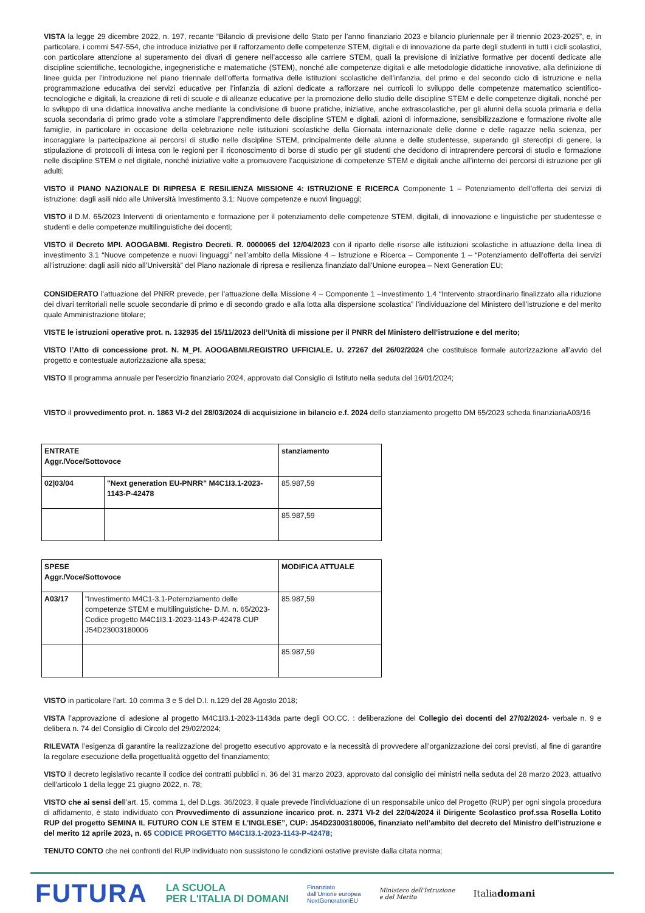VISTA la legge 29 dicembre 2022, n. 197, recante “Bilancio di previsione dello Stato per l’anno finanziario 2023 e bilancio pluriennale per il triennio 2023-2025”, e, in particolare, i commi 547-554, che introduce iniziative per il rafforzamento delle competenze STEM, digitali e di innovazione da parte degli studenti in tutti i cicli scolastici, con particolare attenzione al superamento dei divari di genere nell’accesso alle carriere STEM, quali la previsione di iniziative formative per docenti dedicate alle discipline scientifiche, tecnologiche, ingegneristiche e matematiche (STEM), nonché alle competenze digitali e alle metodologie didattiche innovative, alla definizione di linee guida per l’introduzione nel piano triennale dell’offerta formativa delle istituzioni scolastiche dell’infanzia, del primo e del secondo ciclo di istruzione e nella programmazione educativa dei servizi educative per l’infanzia di azioni dedicate a rafforzare nei curricoli lo sviluppo delle competenze matematico scientifico-tecnologiche e digitali, la creazione di reti di scuole e di alleanze educative per la promozione dello studio delle discipline STEM e delle competenze digitali, nonché per lo sviluppo di una didattica innovativa anche mediante la condivisione di buone pratiche, iniziative, anche extrascolastiche, per gli alunni della scuola primaria e della scuola secondaria di primo grado volte a stimolare l’apprendimento delle discipline STEM e digitali, azioni di informazione, sensibilizzazione e formazione rivolte alle famiglie, in particolare in occasione della celebrazione nelle istituzioni scolastiche della Giornata internazionale delle donne e delle ragazze nella scienza, per incoraggiare la partecipazione ai percorsi di studio nelle discipline STEM, principalmente delle alunne e delle studentesse, superando gli stereotipi di genere, la stipulazione di protocolli di intesa con le regioni per il riconoscimento di borse di studio per gli studenti che decidono di intraprendere percorsi di studio e formazione nelle discipline STEM e nel digitale, nonché iniziative volte a promuovere l’acquisizione di competenze STEM e digitali anche all’interno dei percorsi di istruzione per gli adulti;
VISTO il PIANO NAZIONALE DI RIPRESA E RESILIENZA MISSIONE 4: ISTRUZIONE E RICERCA Componente 1 – Potenziamento dell’offerta dei servizi di istruzione: dagli asili nido alle Università Investimento 3.1: Nuove competenze e nuovi linguaggi;
VISTO il D.M. 65/2023 Interventi di orientamento e formazione per il potenziamento delle competenze STEM, digitali, di innovazione e linguistiche per studentesse e studenti e delle competenze multilinguistiche dei docenti;
VISTO il Decreto MPI. AOOGABMI. Registro Decreti. R. 0000065 del 12/04/2023 con il riparto delle risorse alle istituzioni scolastiche in attuazione della linea di investimento 3.1 “Nuove competenze e nuovi linguaggi” nell’ambito della Missione 4 – Istruzione e Ricerca – Componente 1 – “Potenziamento dell’offerta dei servizi all’istruzione: dagli asili nido all’Università” del Piano nazionale di ripresa e resilienza finanziato dall’Unione europea – Next Generation EU;
CONSIDERATO l’attuazione del PNRR prevede, per l’attuazione della Missione 4 – Componente 1 –Investimento 1.4 “Intervento straordinario finalizzato alla riduzione dei divari territoriali nelle scuole secondarie di primo e di secondo grado e alla lotta alla dispersione scolastica” l’individuazione del Ministero dell’istruzione e del merito quale Amministrazione titolare;
VISTE le istruzioni operative prot. n. 132935 del 15/11/2023 dell’Unità di missione per il PNRR del Ministero dell’istruzione e del merito;
VISTO l’Atto di concessione prot. N. M_PI. AOOGABMI.REGISTRO UFFICIALE. U. 27267 del 26/02/2024 che costituisce formale autorizzazione all’avvio del progetto e contestuale autorizzazione alla spesa;
VISTO Il programma annuale per l'esercizio finanziario 2024, approvato dal Consiglio di Istituto nella seduta del 16/01/2024;
VISTO il provvedimento prot. n. 1863 VI-2 del 28/03/2024 di acquisizione in bilancio e.f. 2024 dello stanziamento progetto DM 65/2023 scheda finanziariaA03/16
| ENTRATE Aggr./Voce/Sottovoce | | stanziamento |
| 02/03/04 | "Next generation EU-PNRR" M4C1I3.1-2023-1143-P-42478 | 85.987,59 |
| | | 85.987,59 |
| SPESE Aggr./Voce/Sottovoce | | MODIFICA ATTUALE |
| A03/17 | "Investimento M4C1-3.1-Poternziamento delle competenze STEM e multilinguistiche- D.M. n. 65/2023- Codice progetto M4C1I3.1-2023-1143-P-42478 CUP J54D23003180006 | 85.987,59 |
| | | 85.987,59 |
VISTO in particolare l'art. 10 comma 3 e 5 del D.I. n.129 del 28 Agosto 2018;
VISTA l’approvazione di adesione al progetto M4C1I3.1-2023-1143da parte degli OO.CC. : deliberazione del Collegio dei docenti del 27/02/2024- verbale n. 9 e delibera n. 74 del Consiglio di Circolo del 29/02/2024;
RILEVATA l’esigenza di garantire la realizzazione del progetto esecutivo approvato e la necessità di provvedere all’organizzazione dei corsi previsti, al fine di garantire la regolare esecuzione della progettualità oggetto del finanziamento;
VISTO il decreto legislativo recante il codice dei contratti pubblici n. 36 del 31 marzo 2023, approvato dal consiglio dei ministri nella seduta del 28 marzo 2023, attuativo dell’articolo 1 della legge 21 giugno 2022, n. 78;
VISTO che ai sensi dell’art. 15, comma 1, del D.Lgs. 36/2023, il quale prevede l’individuazione di un responsabile unico del Progetto (RUP) per ogni singola procedura di affidamento, è stato individuato con Provvedimento di assunzione incarico prot. n. 2371 VI-2 del 22/04/2024 il Dirigente Scolastico prof.ssa Rosella Lotito RUP del progetto SEMINA IL FUTURO CON LE STEM E L'INGLESE”, CUP: J54D23003180006, finanziato nell’ambito del decreto del Ministro dell’istruzione e del merito 12 aprile 2023, n. 65 CODICE PROGETTO M4C1I3.1-2023-1143-P-42478;
TENUTO CONTO che nei confronti del RUP individuato non sussistono le condizioni ostative previste dalla citata norma;
FUTURA LA SCUOLA
PER L'ITALIA DI DOMANI Finanziato
dall'Unione europea
NextGenerationEU Ministero dell'Istruzione
e del Merito Italiadomani